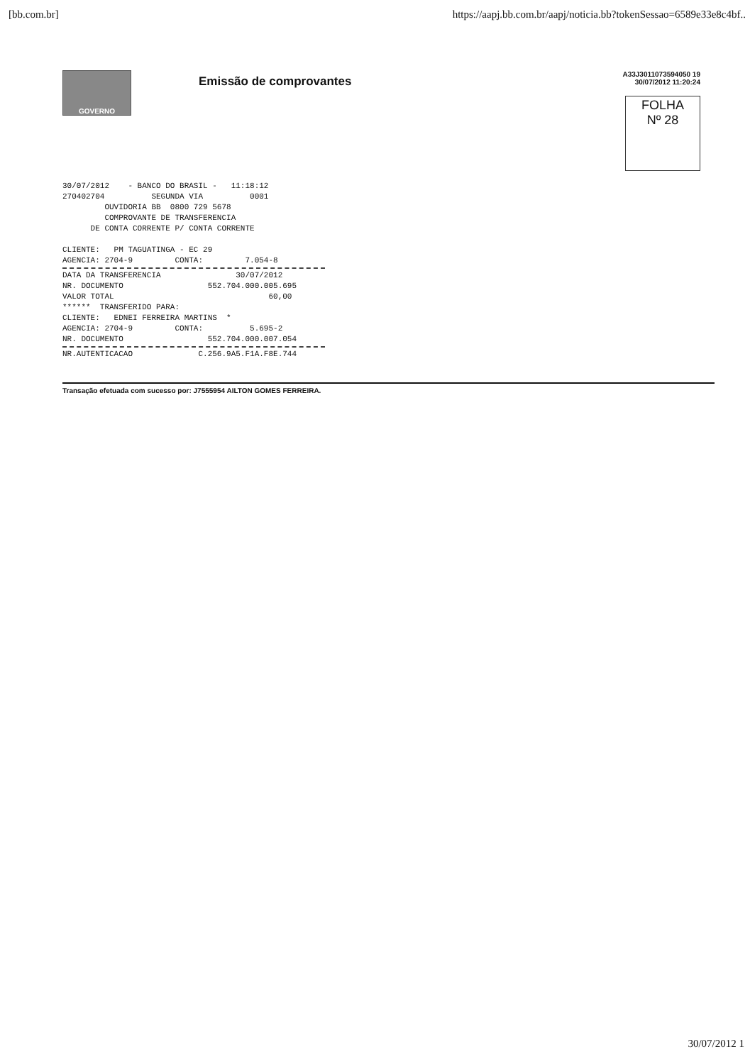[bb.com.br] https://aapj.bb.com.br/aapj/noticia.bb?tokenSessao=6589e33e8c4bf..
GOVERNO
Emissão de comprovantes
A33J3011073594050 19
30/07/2012 11:20:24
FOLHA
Nº 28
30/07/2012    - BANCO DO BRASIL -   11:18:12
270402704          SEGUNDA VIA          0001
         OUVIDORIA BB  0800 729 5678
         COMPROVANTE DE TRANSFERENCIA
      DE CONTA CORRENTE P/ CONTA CORRENTE

CLIENTE:   PM TAGUATINGA - EC 29
AGENCIA: 2704-9         CONTA:         7.054-8
DATA DA TRANSFERENCIA                30/07/2012
NR. DOCUMENTO                  552.704.000.005.695
VALOR TOTAL                                 60,00
******  TRANSFERIDO PARA:
CLIENTE:   EDNEI FERREIRA MARTINS  *
AGENCIA: 2704-9         CONTA:          5.695-2
NR. DOCUMENTO                  552.704.000.007.054
NR.AUTENTICACAO              C.256.9A5.F1A.F8E.744
Transação efetuada com sucesso por: J7555954 AILTON GOMES FERREIRA.
30/07/2012 1